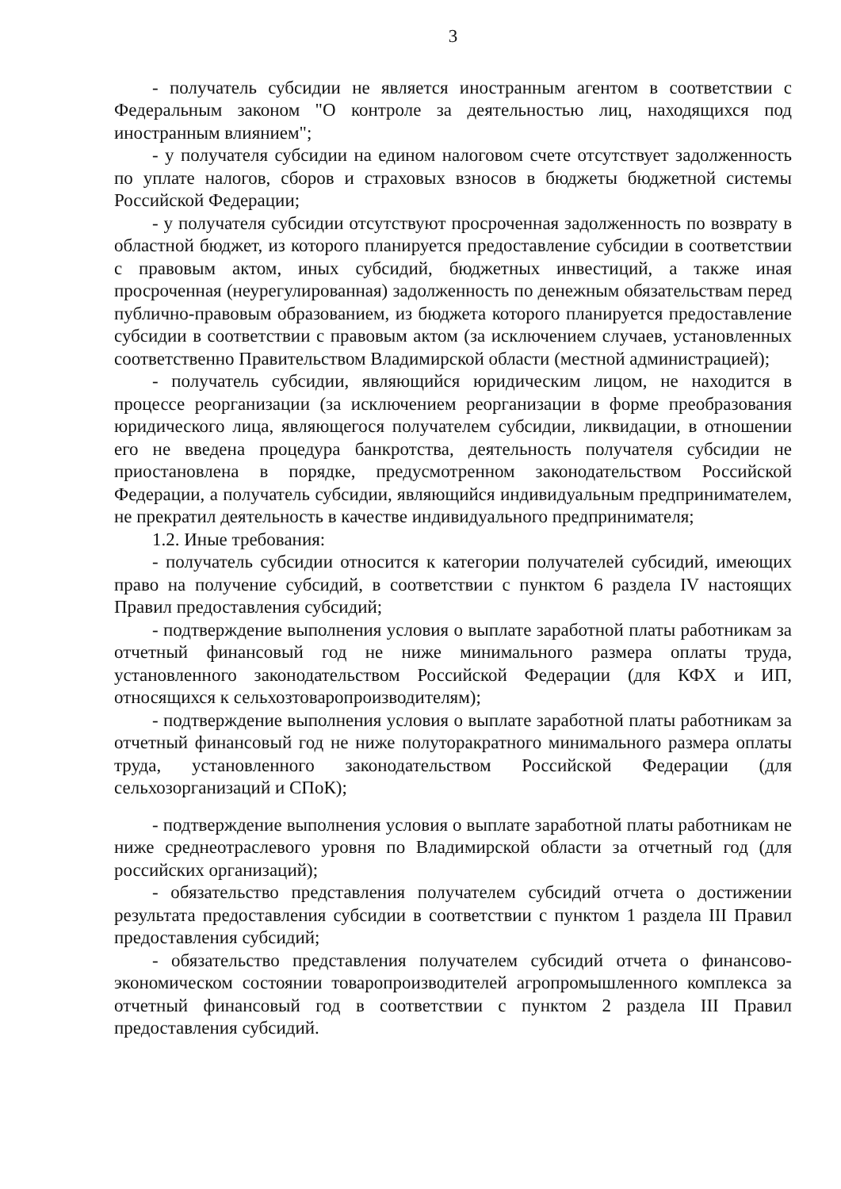3
- получатель субсидии не является иностранным агентом в соответствии с Федеральным законом "О контроле за деятельностью лиц, находящихся под иностранным влиянием";
- у получателя субсидии на едином налоговом счете отсутствует задолженность по уплате налогов, сборов и страховых взносов в бюджеты бюджетной системы Российской Федерации;
- у получателя субсидии отсутствуют просроченная задолженность по возврату в областной бюджет, из которого планируется предоставление субсидии в соответствии с правовым актом, иных субсидий, бюджетных инвестиций, а также иная просроченная (неурегулированная) задолженность по денежным обязательствам перед публично-правовым образованием, из бюджета которого планируется предоставление субсидии в соответствии с правовым актом (за исключением случаев, установленных соответственно Правительством Владимирской области (местной администрацией);
- получатель субсидии, являющийся юридическим лицом, не находится в процессе реорганизации (за исключением реорганизации в форме преобразования юридического лица, являющегося получателем субсидии, ликвидации, в отношении его не введена процедура банкротства, деятельность получателя субсидии не приостановлена в порядке, предусмотренном законодательством Российской Федерации, а получатель субсидии, являющийся индивидуальным предпринимателем, не прекратил деятельность в качестве индивидуального предпринимателя;
1.2. Иные требования:
- получатель субсидии относится к категории получателей субсидий, имеющих право на получение субсидий, в соответствии с пунктом 6 раздела IV настоящих Правил предоставления субсидий;
- подтверждение выполнения условия о выплате заработной платы работникам за отчетный финансовый год не ниже минимального размера оплаты труда, установленного законодательством Российской Федерации (для КФХ и ИП, относящихся к сельхозтоваропроизводителям);
- подтверждение выполнения условия о выплате заработной платы работникам за отчетный финансовый год не ниже полуторакратного минимального размера оплаты труда, установленного законодательством Российской Федерации (для сельхозорганизаций и СПоК);
- подтверждение выполнения условия о выплате заработной платы работникам не ниже среднеотраслевого уровня по Владимирской области за отчетный год (для российских организаций);
- обязательство представления получателем субсидий отчета о достижении результата предоставления субсидии в соответствии с пунктом 1 раздела III Правил предоставления субсидий;
- обязательство представления получателем субсидий отчета о финансово-экономическом состоянии товаропроизводителей агропромышленного комплекса за отчетный финансовый год в соответствии с пунктом 2 раздела III Правил предоставления субсидий.